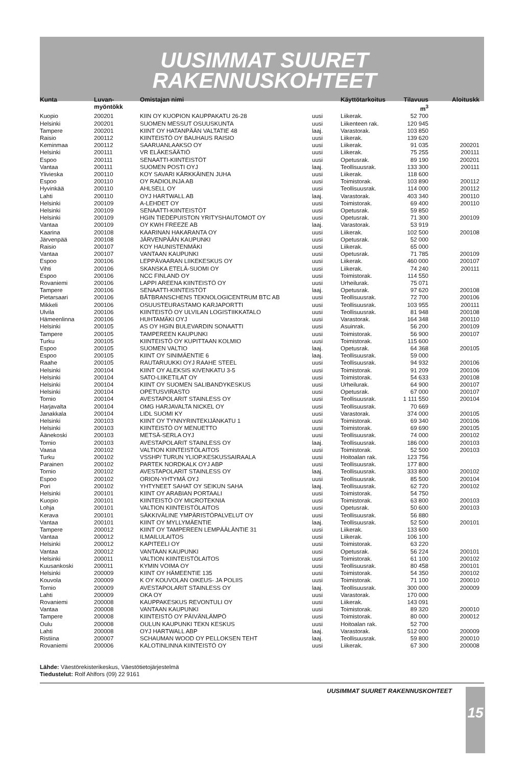UUSIMMAT SUURET
RAKENNUSKOHTEET
| Kunta | Luvan- myöntökk | Omistajan nimi | | Käyttötarkoitus | Tilavuus m<sup>3</sup> | Aloituskk |
| --- | --- | --- | --- | --- | --- | --- |
| Kuopio | 200201 | KIIN OY KUOPION KAUPPAKATU 26-28 | uusi | Liikerak. | 52 700 | |
| Helsinki | 200201 | SUOMEN MESSUT OSUUSKUNTA | uusi | Liikenteen rak. | 120 945 | |
| Tampere | 200201 | KIINT OY HATANPÄÄN VALTATIE 48 | laaj. | Varastorak. | 103 850 | |
| Raisio | 200112 | KIINTEISTÖ OY BAUHAUS RAISIO | uusi | Liikerak. | 139 620 | |
| Keminmaa | 200112 | SAARUANLAAKSO OY | uusi | Liikerak. | 91 035 | 200201 |
| Helsinki | 200111 | VR ELÄKESÄÄTIÖ | uusi | Liikerak. | 75 255 | 200111 |
| Espoo | 200111 | SENAATTI-KIINTEISTÖT | uusi | Opetusrak. | 89 190 | 200201 |
| Vantaa | 200111 | SUOMEN POSTI OYJ | laaj. | Teollisuusrak. | 133 300 | 200111 |
| Ylivieska | 200110 | KOY SAVARI KÄRKKÄINEN JUHA | uusi | Liikerak. | 118 600 | |
| Espoo | 200110 | OY RADIOLINJA AB | uusi | Toimistorak. | 103 890 | 200112 |
| Hyvinkää | 200110 | AHLSELL OY | uusi | Teollisuusrak. | 114 000 | 200112 |
| Lahti | 200110 | OYJ HARTWALL AB | laaj. | Varastorak. | 403 340 | 200110 |
| Helsinki | 200109 | A-LEHDET OY | uusi | Toimistorak. | 69 400 | 200110 |
| Helsinki | 200109 | SENAATTI-KIINTEISTÖT | uusi | Opetusrak. | 59 850 | |
| Helsinki | 200109 | HGIN TIEDEPUISTON YRITYSHAUTOMOT OY | uusi | Opetusrak. | 71 300 | 200109 |
| Vantaa | 200109 | OY KWH FREEZE AB | laaj. | Varastorak. | 53 919 | |
| Kaarina | 200108 | KAARINAN HAKARANTA OY | uusi | Liikerak. | 102 500 | 200108 |
| Järvenpää | 200108 | JÄRVENPÄÄN KAUPUNKI | uusi | Opetusrak. | 52 000 | |
| Raisio | 200107 | KOY HAUNISTENMÄKI | uusi | Liikerak. | 65 000 | |
| Vantaa | 200107 | VANTAAN KAUPUNKI | uusi | Opetusrak. | 71 785 | 200109 |
| Espoo | 200106 | LEPPÄVAARAN LIIKEKESKUS OY | uusi | Liikerak. | 460 000 | 200107 |
| Vihti | 200106 | SKANSKA ETELÄ-SUOMI OY | uusi | Liikerak. | 74 240 | 200111 |
| Espoo | 200106 | NCC FINLAND OY | uusi | Toimistorak. | 114 550 | |
| Rovaniemi | 200106 | LAPPI AREENA KIINTEISTÖ OY | uusi | Urheilurak. | 75 071 | |
| Tampere | 200106 | SENAATTI-KIINTEISTÖT | laaj. | Opetusrak. | 97 620 | 200108 |
| Pietarsaari | 200106 | BÅTBRANSCHENS TEKNOLOGICENTRUM BTC AB | uusi | Teollisuusrak. | 72 700 | 200106 |
| Mikkeli | 200106 | OSUUSTEURASTAMO KARJAPORTTI | uusi | Teollisuusrak. | 103 955 | 200111 |
| Ulvila | 200106 | KIINTEISTÖ OY ULVILAN LOGISTIIKKATALO | uusi | Teollisuusrak. | 81 948 | 200108 |
| Hämeenlinna | 200106 | HUHTAMÄKI OYJ | uusi | Varastorak. | 164 348 | 200110 |
| Helsinki | 200105 | AS OY HGIN BULEVARDIN SONAATTI | uusi | Asuinrak. | 56 200 | 200109 |
| Tampere | 200105 | TAMPEREEN KAUPUNKI | uusi | Toimistorak. | 56 900 | 200107 |
| Turku | 200105 | KIINTEISTÖ OY KUPITTAAN KOLMIO | uusi | Toimistorak. | 115 600 | |
| Espoo | 200105 | SUOMEN VALTIO | laaj. | Opetusrak. | 64 368 | 200105 |
| Espoo | 200105 | KIINT OY SINIMÄENTIE 6 | laaj. | Teollisuusrak. | 59 000 | |
| Raahe | 200105 | RAUTARUUKKI OYJ RAAHE STEEL | uusi | Teollisuusrak. | 94 932 | 200106 |
| Helsinki | 200104 | KIINT OY ALEKSIS KIVENKATU 3-5 | uusi | Toimistorak. | 91 209 | 200106 |
| Helsinki | 200104 | SATO-LIIKETILAT OY | uusi | Toimistorak. | 54 633 | 200108 |
| Helsinki | 200104 | KIINT OY SUOMEN SALIBANDYKESKUS | uusi | Urheilurak. | 64 900 | 200107 |
| Helsinki | 200104 | OPETUSVIRASTO | uusi | Opetusrak. | 67 000 | 200107 |
| Tornio | 200104 | AVESTAPOLARIT STAINLESS OY | uusi | Teollisuusrak. | 1 111 550 | 200104 |
| Harjavalta | 200104 | OMG HARJAVALTA NICKEL OY | uusi | Teollisuusrak. | 70 669 | |
| Janakkala | 200104 | LIDL SUOMI KY | uusi | Varastorak. | 374 000 | 200105 |
| Helsinki | 200103 | KIINT OY TYNNYRINTEKIJÄNKATU 1 | uusi | Toimistorak. | 69 340 | 200106 |
| Helsinki | 200103 | KIINTEISTÖ OY MENUETTO | uusi | Toimistorak. | 69 690 | 200105 |
| Äänekoski | 200103 | METSÄ-SERLA OYJ | uusi | Teollisuusrak. | 74 000 | 200102 |
| Tornio | 200103 | AVESTAPOLARIT STAINLESS OY | laaj. | Teollisuusrak. | 186 000 | 200103 |
| Vaasa | 200102 | VALTION KIINTEISTÖLAITOS | uusi | Toimistorak. | 52 500 | 200103 |
| Turku | 200102 | VSSHP/ TURUN YLIOP.KESKUSSAIRAALA | uusi | Hoitoalan rak. | 123 756 | |
| Parainen | 200102 | PARTEK NORDKALK OYJ ABP | uusi | Teollisuusrak. | 177 800 | |
| Tornio | 200102 | AVESTAPOLARIT STAINLESS OY | laaj. | Teollisuusrak. | 333 800 | 200102 |
| Espoo | 200102 | ORION-YHTYMÄ OYJ | uusi | Teollisuusrak. | 85 500 | 200104 |
| Pori | 200102 | YHTYNEET SAHAT OY SEIKUN SAHA | laaj. | Teollisuusrak. | 62 720 | 200102 |
| Helsinki | 200101 | KIINT OY ARABIAN PORTAALI | uusi | Toimistorak. | 54 750 | |
| Kuopio | 200101 | KIINTEISTÖ OY MICROTEKNIA | uusi | Toimistorak. | 63 800 | 200103 |
| Lohja | 200101 | VALTION KIINTEISTÖLAITOS | uusi | Opetusrak. | 50 600 | 200103 |
| Kerava | 200101 | SÄKKIVÄLINE YMPÄRISTÖPALVELUT OY | uusi | Teollisuusrak. | 56 880 | |
| Vantaa | 200101 | KIINT OY MYLLYMÄENTIE | laaj. | Teollisuusrak. | 52 500 | 200101 |
| Tampere | 200012 | KIINT OY TAMPEREEN LEMPÄÄLÄNTIE 31 | uusi | Liikerak. | 133 600 | |
| Vantaa | 200012 | ILMAILULAITOS | uusi | Liikerak. | 106 100 | |
| Helsinki | 200012 | KAPITEELI OY | uusi | Toimistorak. | 63 220 | |
| Vantaa | 200012 | VANTAAN KAUPUNKI | uusi | Opetusrak. | 56 224 | 200101 |
| Helsinki | 200011 | VALTION KIINTEISTÖLAITOS | uusi | Toimistorak. | 61 100 | 200102 |
| Kuusankoski | 200011 | KYMIN VOIMA OY | uusi | Teollisuusrak. | 80 458 | 200101 |
| Helsinki | 200009 | KIINT OY HÄMEENTIE 135 | uusi | Toimistorak. | 54 350 | 200102 |
| Kouvola | 200009 | K OY KOUVOLAN OIKEUS- JA POLIIS | uusi | Toimistorak. | 71 100 | 200010 |
| Tornio | 200009 | AVESTAPOLARIT STAINLESS OY | laaj. | Teollisuusrak. | 300 000 | 200009 |
| Lahti | 200009 | OKA OY | uusi | Varastorak. | 170 000 | |
| Rovaniemi | 200008 | KAUPPAKESKUS REVONTULI OY | uusi | Liikerak. | 143 091 | |
| Vantaa | 200008 | VANTAAN KAUPUNKI | uusi | Toimistorak. | 89 320 | 200010 |
| Tampere | 200008 | KIINTEISTÖ OY PÄIVÄNLÄMPÖ | uusi | Toimistorak. | 80 000 | 200012 |
| Oulu | 200008 | OULUN KAUPUNKI TEKN KESKUS | uusi | Hoitoalan rak. | 52 700 | |
| Lahti | 200008 | OYJ HARTWALL ABP | laaj. | Varastorak. | 512 000 | 200009 |
| Ristiina | 200007 | SCHAUMAN WOOD OY PELLOKSEN TEHT | laaj. | Teollisuusrak. | 59 800 | 200010 |
| Rovaniemi | 200006 | KALOTINLINNA KIINTEISTÖ OY | uusi | Liikerak. | 67 300 | 200008 |
Lähde: Väestörekisterikeskus, Väestötietojärjestelmä
Tiedustelut: Rolf Ahlfors (09) 22 9161
UUSIMMAT SUURET RAKENNUSKOHTEET
15